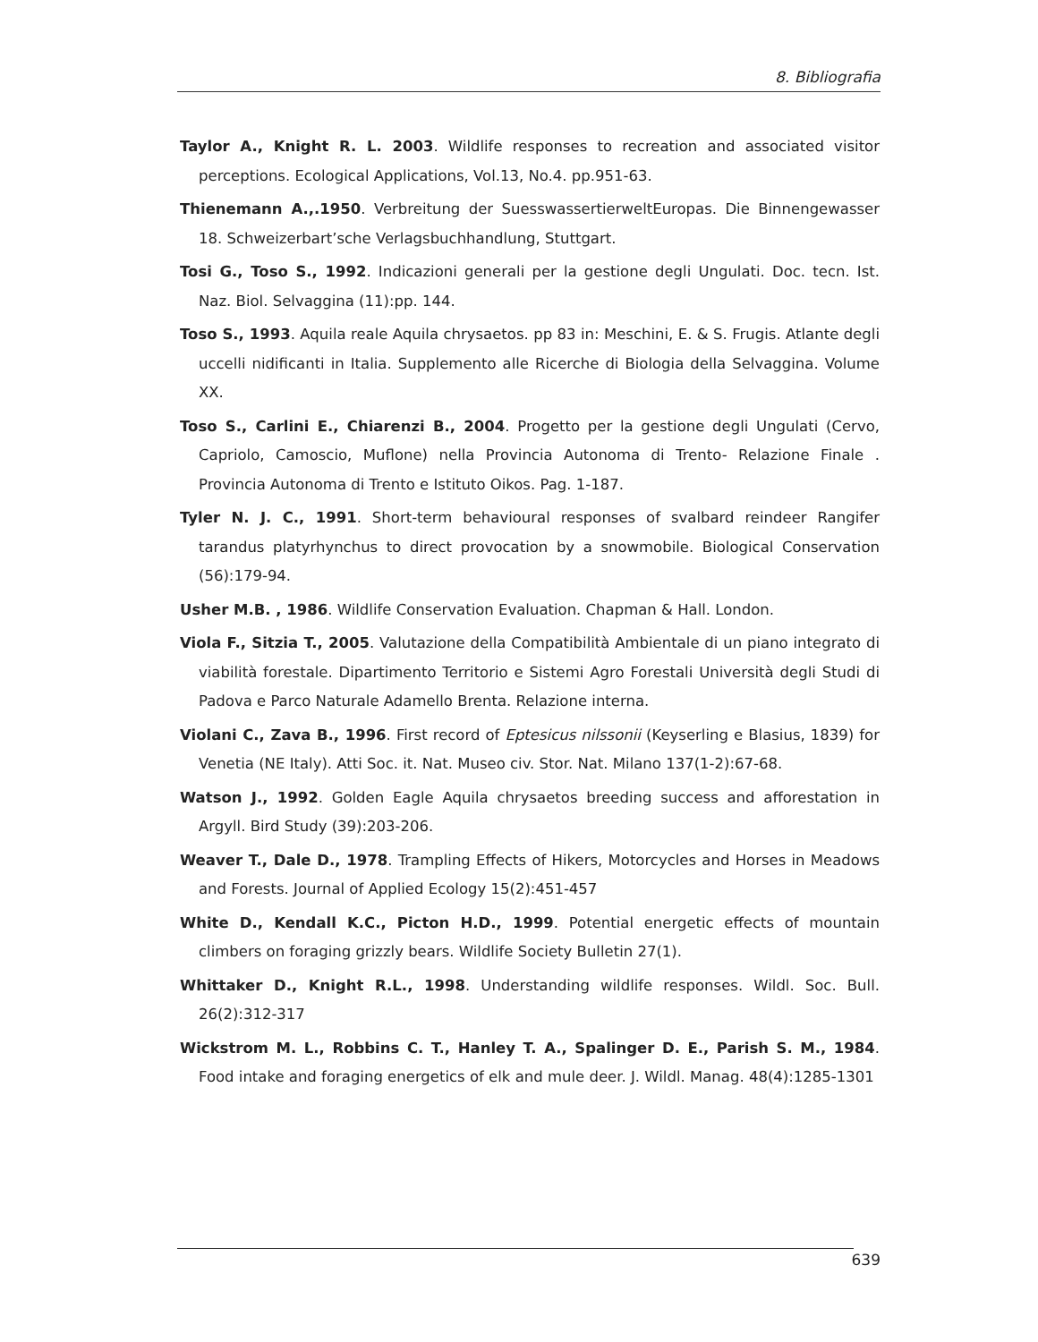8. Bibliografia
Taylor A., Knight R. L. 2003. Wildlife responses to recreation and associated visitor perceptions. Ecological Applications, Vol.13, No.4. pp.951-63.
Thienemann A.,.1950. Verbreitung der SuesswassertierweltEuropas. Die Binnengewasser 18. Schweizerbart’sche Verlagsbuchhandlung, Stuttgart.
Tosi G., Toso S., 1992. Indicazioni generali per la gestione degli Ungulati. Doc. tecn. Ist. Naz. Biol. Selvaggina (11):pp. 144.
Toso S., 1993. Aquila reale Aquila chrysaetos. pp 83 in: Meschini, E. & S. Frugis. Atlante degli uccelli nidificanti in Italia. Supplemento alle Ricerche di Biologia della Selvaggina. Volume XX.
Toso S., Carlini E., Chiarenzi B., 2004. Progetto per la gestione degli Ungulati (Cervo, Capriolo, Camoscio, Muflone) nella Provincia Autonoma di Trento- Relazione Finale . Provincia Autonoma di Trento e Istituto Oikos. Pag. 1-187.
Tyler N. J. C., 1991. Short-term behavioural responses of svalbard reindeer Rangifer tarandus platyrhynchus to direct provocation by a snowmobile. Biological Conservation (56):179-94.
Usher M.B. , 1986. Wildlife Conservation Evaluation. Chapman & Hall. London.
Viola F., Sitzia T., 2005. Valutazione della Compatibilità Ambientale di un piano integrato di viabilità forestale. Dipartimento Territorio e Sistemi Agro Forestali Università degli Studi di Padova e Parco Naturale Adamello Brenta. Relazione interna.
Violani C., Zava B., 1996. First record of Eptesicus nilssonii (Keyserling e Blasius, 1839) for Venetia (NE Italy). Atti Soc. it. Nat. Museo civ. Stor. Nat. Milano 137(1-2):67-68.
Watson J., 1992. Golden Eagle Aquila chrysaetos breeding success and afforestation in Argyll. Bird Study (39):203-206.
Weaver T., Dale D., 1978. Trampling Effects of Hikers, Motorcycles and Horses in Meadows and Forests. Journal of Applied Ecology 15(2):451-457
White D., Kendall K.C., Picton H.D., 1999. Potential energetic effects of mountain climbers on foraging grizzly bears. Wildlife Society Bulletin 27(1).
Whittaker D., Knight R.L., 1998. Understanding wildlife responses. Wildl. Soc. Bull. 26(2):312-317
Wickstrom M. L., Robbins C. T., Hanley T. A., Spalinger D. E., Parish S. M., 1984. Food intake and foraging energetics of elk and mule deer. J. Wildl. Manag. 48(4):1285-1301
639